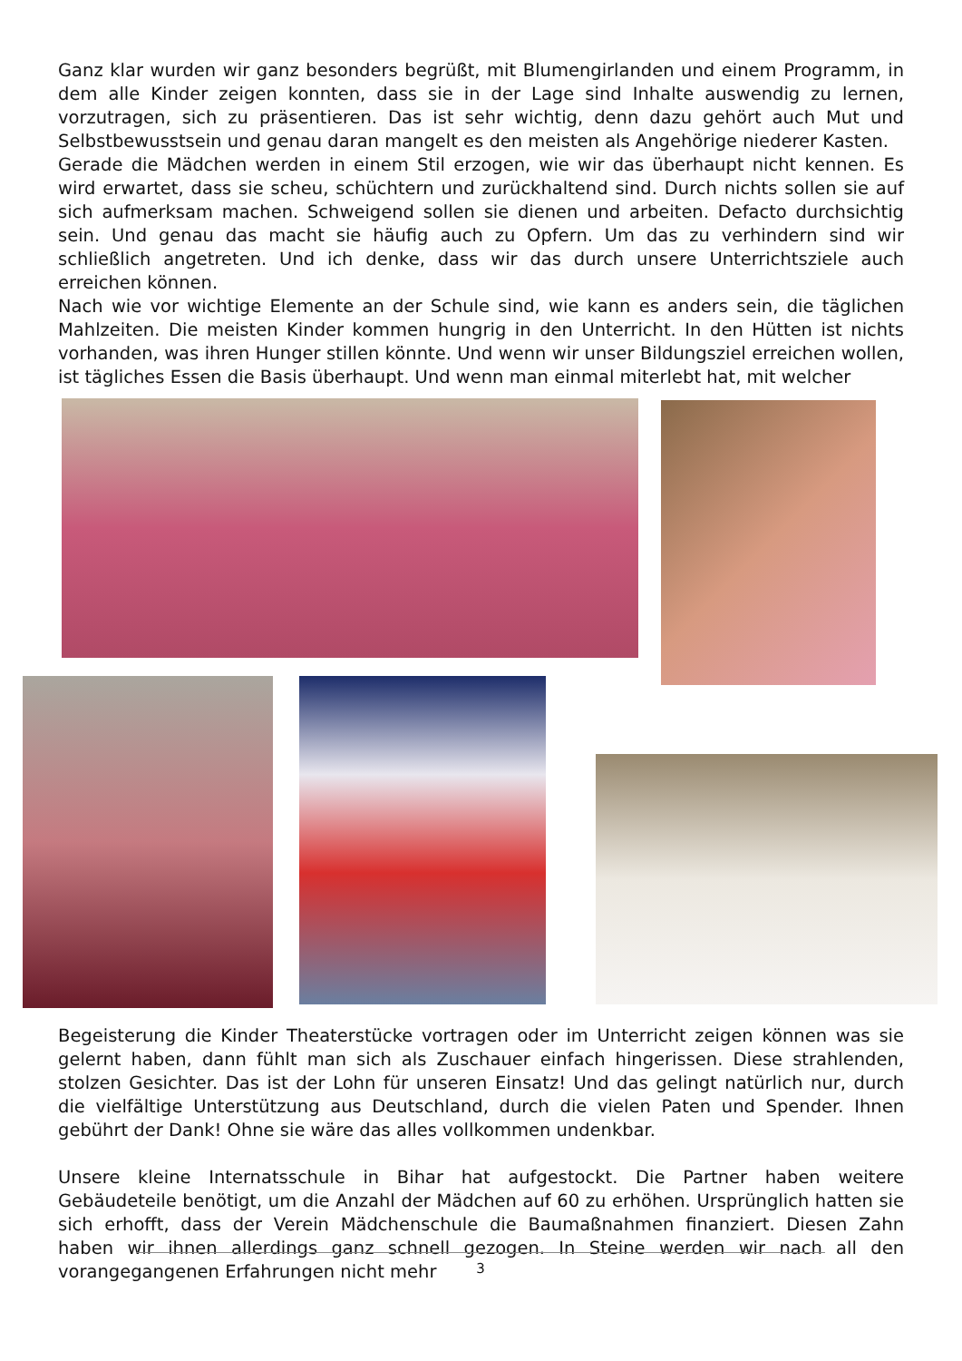Ganz klar wurden wir ganz besonders begrüßt, mit Blumengirlanden und einem Programm, in dem alle Kinder zeigen konnten, dass sie in der Lage sind Inhalte auswendig zu lernen, vorzutragen, sich zu präsentieren. Das ist sehr wichtig, denn dazu gehört auch Mut und Selbstbewusstsein und genau daran mangelt es den meisten als Angehörige niederer Kasten.
Gerade die Mädchen werden in einem Stil erzogen, wie wir das überhaupt nicht kennen. Es wird erwartet, dass sie scheu, schüchtern und zurückhaltend sind. Durch nichts sollen sie auf sich aufmerksam machen. Schweigend sollen sie dienen und arbeiten. Defacto durchsichtig sein. Und genau das macht sie häufig auch zu Opfern. Um das zu verhindern sind wir schließlich angetreten. Und ich denke, dass wir das durch unsere Unterrichtsziele auch erreichen können.
Nach wie vor wichtige Elemente an der Schule sind, wie kann es anders sein, die täglichen Mahlzeiten. Die meisten Kinder kommen hungrig in den Unterricht. In den Hütten ist nichts vorhanden, was ihren Hunger stillen könnte. Und wenn wir unser Bildungsziel erreichen wollen, ist tägliches Essen die Basis überhaupt. Und wenn man einmal miterlebt hat, mit welcher
Begeisterung die Kinder Theaterstücke vortragen oder im Unterricht zeigen können was sie gelernt haben, dann fühlt man sich als Zuschauer einfach hingerissen. Diese strahlenden, stolzen Gesichter. Das ist der Lohn für unseren Einsatz! Und das gelingt natürlich nur, durch die vielfältige Unterstützung aus Deutschland, durch die vielen Paten und Spender. Ihnen gebührt der Dank! Ohne sie wäre das alles vollkommen undenkbar.
Unsere kleine Internatsschule in Bihar hat aufgestockt. Die Partner haben weitere Gebäudeteile benötigt, um die Anzahl der Mädchen auf 60 zu erhöhen. Ursprünglich hatten sie sich erhofft, dass der Verein Mädchenschule die Baumaßnahmen finanziert. Diesen Zahn haben wir ihnen allerdings ganz schnell gezogen. In Steine werden wir nach all den vorangegangenen Erfahrungen nicht mehr
3